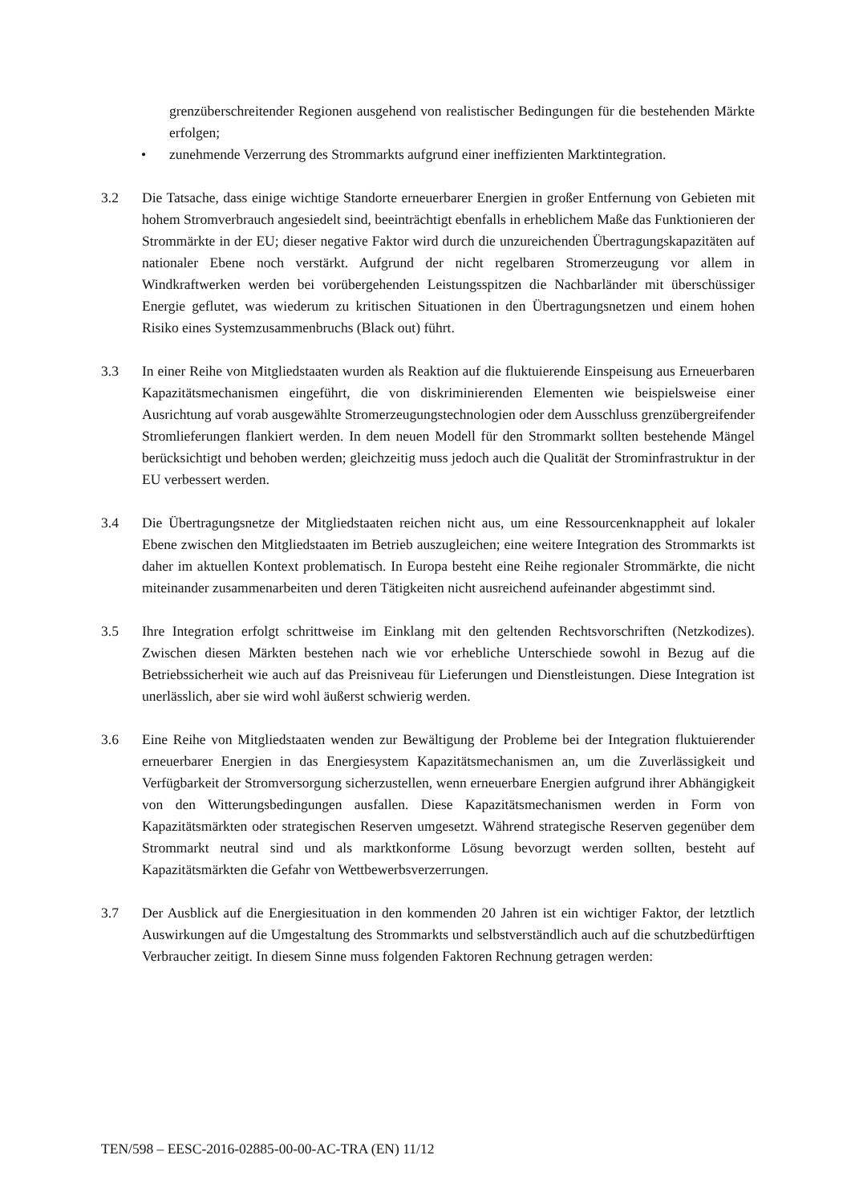grenzüberschreitender Regionen ausgehend von realistischer Bedingungen für die bestehenden Märkte erfolgen;
• zunehmende Verzerrung des Strommarkts aufgrund einer ineffizienten Marktintegration.
3.2 Die Tatsache, dass einige wichtige Standorte erneuerbarer Energien in großer Entfernung von Gebieten mit hohem Stromverbrauch angesiedelt sind, beeinträchtigt ebenfalls in erheblichem Maße das Funktionieren der Strommärkte in der EU; dieser negative Faktor wird durch die unzureichenden Übertragungskapazitäten auf nationaler Ebene noch verstärkt. Aufgrund der nicht regelbaren Stromerzeugung vor allem in Windkraftwerken werden bei vorübergehenden Leistungsspitzen die Nachbarländer mit überschüssiger Energie geflutet, was wiederum zu kritischen Situationen in den Übertragungsnetzen und einem hohen Risiko eines Systemzusammenbruchs (Black out) führt.
3.3 In einer Reihe von Mitgliedstaaten wurden als Reaktion auf die fluktuierende Einspeisung aus Erneuerbaren Kapazitätsmechanismen eingeführt, die von diskriminierenden Elementen wie beispielsweise einer Ausrichtung auf vorab ausgewählte Stromerzeugungstechnologien oder dem Ausschluss grenzübergreifender Stromlieferungen flankiert werden. In dem neuen Modell für den Strommarkt sollten bestehende Mängel berücksichtigt und behoben werden; gleichzeitig muss jedoch auch die Qualität der Strominfrastruktur in der EU verbessert werden.
3.4 Die Übertragungsnetze der Mitgliedstaaten reichen nicht aus, um eine Ressourcenknappheit auf lokaler Ebene zwischen den Mitgliedstaaten im Betrieb auszugleichen; eine weitere Integration des Strommarkts ist daher im aktuellen Kontext problematisch. In Europa besteht eine Reihe regionaler Strommärkte, die nicht miteinander zusammenarbeiten und deren Tätigkeiten nicht ausreichend aufeinander abgestimmt sind.
3.5 Ihre Integration erfolgt schrittweise im Einklang mit den geltenden Rechtsvorschriften (Netzkodizes). Zwischen diesen Märkten bestehen nach wie vor erhebliche Unterschiede sowohl in Bezug auf die Betriebssicherheit wie auch auf das Preisniveau für Lieferungen und Dienstleistungen. Diese Integration ist unerlässlich, aber sie wird wohl äußerst schwierig werden.
3.6 Eine Reihe von Mitgliedstaaten wenden zur Bewältigung der Probleme bei der Integration fluktuierender erneuerbarer Energien in das Energiesystem Kapazitätsmechanismen an, um die Zuverlässigkeit und Verfügbarkeit der Stromversorgung sicherzustellen, wenn erneuerbare Energien aufgrund ihrer Abhängigkeit von den Witterungsbedingungen ausfallen. Diese Kapazitätsmechanismen werden in Form von Kapazitätsmärkten oder strategischen Reserven umgesetzt. Während strategische Reserven gegenüber dem Strommarkt neutral sind und als marktkonforme Lösung bevorzugt werden sollten, besteht auf Kapazitätsmärkten die Gefahr von Wettbewerbsverzerrungen.
3.7 Der Ausblick auf die Energiesituation in den kommenden 20 Jahren ist ein wichtiger Faktor, der letztlich Auswirkungen auf die Umgestaltung des Strommarkts und selbstverständlich auch auf die schutzbedürftigen Verbraucher zeitigt. In diesem Sinne muss folgenden Faktoren Rechnung getragen werden:
TEN/598 – EESC-2016-02885-00-00-AC-TRA (EN) 11/12